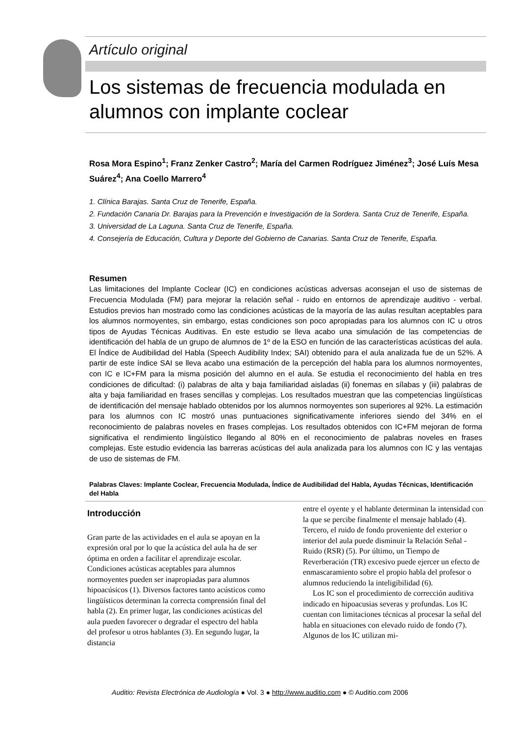Artículo original
Los sistemas de frecuencia modulada en alumnos con implante coclear
Rosa Mora Espino<sup>1</sup>; Franz Zenker Castro<sup>2</sup>; María del Carmen Rodríguez Jiménez<sup>3</sup>; José Luís Mesa Suárez<sup>4</sup>; Ana Coello Marrero<sup>4</sup>
1. Clínica Barajas. Santa Cruz de Tenerife, España.
2. Fundación Canaria Dr. Barajas para la Prevención e Investigación de la Sordera. Santa Cruz de Tenerife, España.
3. Universidad de La Laguna. Santa Cruz de Tenerife, España.
4. Consejería de Educación, Cultura y Deporte del Gobierno de Canarias. Santa Cruz de Tenerife, España.
Resumen
Las limitaciones del Implante Coclear (IC) en condiciones acústicas adversas aconsejan el uso de sistemas de Frecuencia Modulada (FM) para mejorar la relación señal - ruido en entornos de aprendizaje auditivo - verbal. Estudios previos han mostrado como las condiciones acústicas de la mayoría de las aulas resultan aceptables para los alumnos normoyentes, sin embargo, estas condiciones son poco apropiadas para los alumnos con IC u otros tipos de Ayudas Técnicas Auditivas. En este estudio se lleva acabo una simulación de las competencias de identificación del habla de un grupo de alumnos de 1º de la ESO en función de las características acústicas del aula. El Índice de Audibilidad del Habla (Speech Audibility Index; SAI) obtenido para el aula analizada fue de un 52%. A partir de este índice SAI se lleva acabo una estimación de la percepción del habla para los alumnos normoyentes, con IC e IC+FM para la misma posición del alumno en el aula. Se estudia el reconocimiento del habla en tres condiciones de dificultad: (i) palabras de alta y baja familiaridad aisladas (ii) fonemas en sílabas y (iii) palabras de alta y baja familiaridad en frases sencillas y complejas. Los resultados muestran que las competencias lingüísticas de identificación del mensaje hablado obtenidos por los alumnos normoyentes son superiores al 92%. La estimación para los alumnos con IC mostró unas puntuaciones significativamente inferiores siendo del 34% en el reconocimiento de palabras noveles en frases complejas. Los resultados obtenidos con IC+FM mejoran de forma significativa el rendimiento lingüístico llegando al 80% en el reconocimiento de palabras noveles en frases complejas. Este estudio evidencia las barreras acústicas del aula analizada para los alumnos con IC y las ventajas de uso de sistemas de FM.
Palabras Claves: Implante Coclear, Frecuencia Modulada, Índice de Audibilidad del Habla, Ayudas Técnicas, Identificación del Habla
Introducción
Gran parte de las actividades en el aula se apoyan en la expresión oral por lo que la acústica del aula ha de ser óptima en orden a facilitar el aprendizaje escolar. Condiciones acústicas aceptables para alumnos normoyentes pueden ser inapropiadas para alumnos hipoacúsicos (1). Diversos factores tanto acústicos como lingüísticos determinan la correcta comprensión final del habla (2). En primer lugar, las condiciones acústicas del aula pueden favorecer o degradar el espectro del habla del profesor u otros hablantes (3). En segundo lugar, la distancia
entre el oyente y el hablante determinan la intensidad con la que se percibe finalmente el mensaje hablado (4). Tercero, el ruido de fondo proveniente del exterior o interior del aula puede disminuir la Relación Señal - Ruido (RSR) (5). Por último, un Tiempo de Reverberación (TR) excesivo puede ejercer un efecto de enmascaramiento sobre el propio habla del profesor o alumnos reduciendo la inteligibilidad (6).
Los IC son el procedimiento de corrección auditiva indicado en hipoacusias severas y profundas. Los IC cuentan con limitaciones técnicas al procesar la señal del habla en situaciones con elevado ruido de fondo (7). Algunos de los IC utilizan mi-
Auditio: Revista Electrónica de Audiología ● Vol. 3 ● http://www.auditio.com ● © Auditio.com 2006